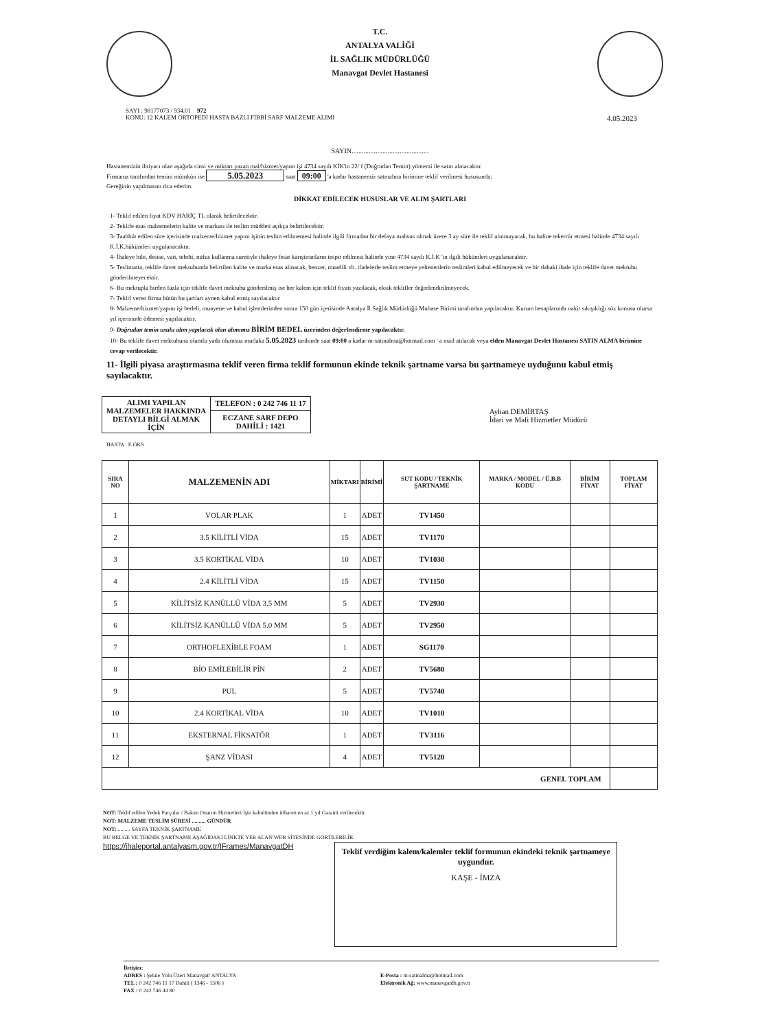T.C.
ANTALYA VALİĞİ
İL SAĞLIK MÜDÜRLÜĞÜ
Manavgat Devlet Hastanesi
SAYI : 98177073 / 934.01 972
KONU: 12 KALEM ORTOPEDİ HASTA BAZLI FİBBİ SARF MALZEME ALIMI
4.05.2023
SAYIN.............................................
Hastanemizin ihtiyacı olan aşağıda cinsi ve miktarı yazan mal/hizmet/yapım işi 4734 sayılı KİK'in 22/ f (Doğrudan Temin) yöntemi ile satın alınacaktır.
Firmanız tarafından temini mümkün ise 5.05.2023 saat 09:00 'a kadar hastanemiz satınalma birimine teklif verilmesi hususunda;
Gereğinin yapılmasını rica ederim.
DİKKAT EDİLECEK HUSUSLAR VE ALIM ŞARTLARI
1- Teklif edilen fiyat KDV HARİÇ TL olarak belirtilecektir.
2- Teklife esas malzemelerin kalite ve markası ile teslim müddeti açıkça belirtilecektir.
3- Taahhüt edilen süre içerisinde malzeme/hizmet yapım işinin teslim edilmemesi halinde ilgili firmadan bir defaya mahsus olmak üzere 3 ay süre ile teklif alınmayacak, bu haline tekerrür etmesi halinde 4734 sayılı K.İ.K.hükümleri uygulanacaktır.
4- İhaleye hile, desise, vait, tehdit, nüfus kullanma suretiyle ihaleye fesat karıştıranların tespit edilmesi halinde yine 4734 sayılı K.İ.K 'in ilgili hükümleri uygulanacaktır.
5- Teslimatta, teklife davet mektubunda belirtilen kalite ve marka esas alınacak, benzer, muadili vb. ifadelerle teslim etmeye yeltenenlerin teslimleri kabul edilmeyecek ve bir dahaki ihale için teklife davet mektubu gönderilmeyecektir.
6- Bu mektupla birden fazla için teklife davet mektubu gönderilmiş ise her kalem için teklif fiyatı yazılacak, eksik teklifler değerlendirilmeyecek.
7- Teklif veren firma bütün bu şartları aynen kabul etmiş sayılacaktır
8- Malzeme/hizmet/yapım işi bedeli, muayene ve kabul işlemlerinden sonra 150 gün içerisinde Antalya İl Sağlık Müdürlüğü Muhase Birimi tarafından yapılacaktır. Kurum hesaplarında nakit sıkışıklığı söz konusu olursa yıl içerisinde ödemesi yapılacaktır.
9- Doğrudan temin usulu alım yapılacak olan alımımız BİRİM BEDEL üzerinden değerlendirme yapılacaktır.
10- Bu teklife davet mektubuna olumlu yada olumsuz mutlaka 5.05.2023 tarihinde saat 09:00 a kadar m-satinalma@hotmail.com ' a mail atılacak veya elden Manavgat Devlet Hastanesi SATIN ALMA birimine cevap verilecektir.
11- İlgili piyasa araştırmasına teklif veren firma teklif formunun ekinde teknik şartname varsa bu şartnameye uyduğunu kabul etmiş sayılacaktır.
| ALIMI YAPILAN MALZEMELER HAKKINDA DETAYLI BİLGİ ALMAK İÇİN | TELEFON : 0 242 746 11 17 |
| | ECZANE SARF DEPO DAHİLİ : 1421 |
Ayhan DEMİRTAŞ
İdari ve Mali Hizmetler Müdürü
HASTA : E.ÖKS
| SIRA NO | MALZEMENİN ADI | MİKTARI | BİRİMİ | SUT KODU / TEKNİK ŞARTNAME | MARKA / MODEL / Ü.B.B KODU | BİRİM FİYAT | TOPLAM FİYAT |
| --- | --- | --- | --- | --- | --- | --- | --- |
| 1 | VOLAR PLAK | 1 | ADET | TV1450 | | | |
| 2 | 3.5 KİLİTLİ VİDA | 15 | ADET | TV1170 | | | |
| 3 | 3.5 KORTİKAL VİDA | 10 | ADET | TV1030 | | | |
| 4 | 2.4 KİLİTLİ VİDA | 15 | ADET | TV1150 | | | |
| 5 | KİLİTSİZ KANÜLLÜ VİDA 3.5 MM | 5 | ADET | TV2930 | | | |
| 6 | KİLİTSİZ KANÜLLÜ VİDA 5.0 MM | 5 | ADET | TV2950 | | | |
| 7 | ORTHOFLEXİBLE FOAM | 1 | ADET | SG1170 | | | |
| 8 | BİO EMİLEBİLİR PİN | 2 | ADET | TV5680 | | | |
| 9 | PUL | 5 | ADET | TV5740 | | | |
| 10 | 2.4 KORTİKAL VİDA | 10 | ADET | TV1010 | | | |
| 11 | EKSTERNAL FİKSATÖR | 1 | ADET | TV3116 | | | |
| 12 | ŞANZ VİDASI | 4 | ADET | TV5120 | | | |
| GENEL TOPLAM | | | | | | | |
NOT: Teklif edilen Yedek Parçalar / Bakım Onarım Hizmetleri İşin kabulünden itibaren en az 1 yıl Garanti verilecektir.
NOT: MALZEME TESLİM SÜRESİ .......... GÜNDÜR
NOT: ......... SAYFA TEKNİK ŞARTNAME
BU BELGE VE TEKNİK ŞARTNAME AŞAĞIDAKİ LİNKTE YER ALAN WEB SİTESİNDE GÖRÜLEBİLİR.
https://ihaleportal.antalyasm.gov.tr/IFrames/ManavgatDH
Teklif verdiğim kalem/kalemler teklif formunun ekindeki teknik şartnameye uygundur.
KAŞE - İMZA
İletişim:
ADRES : Şelale Yolu Üzeri Manavgat/ ANTALYA
TEL : 0 242 746 11 17 Dahili ( 1346 - 1506 )
FAX : 0 242 746 44 80
E-Posta : m-satinalma@hotmail.com
Elektronik Ağ: www.manavgatdh.gov.tr